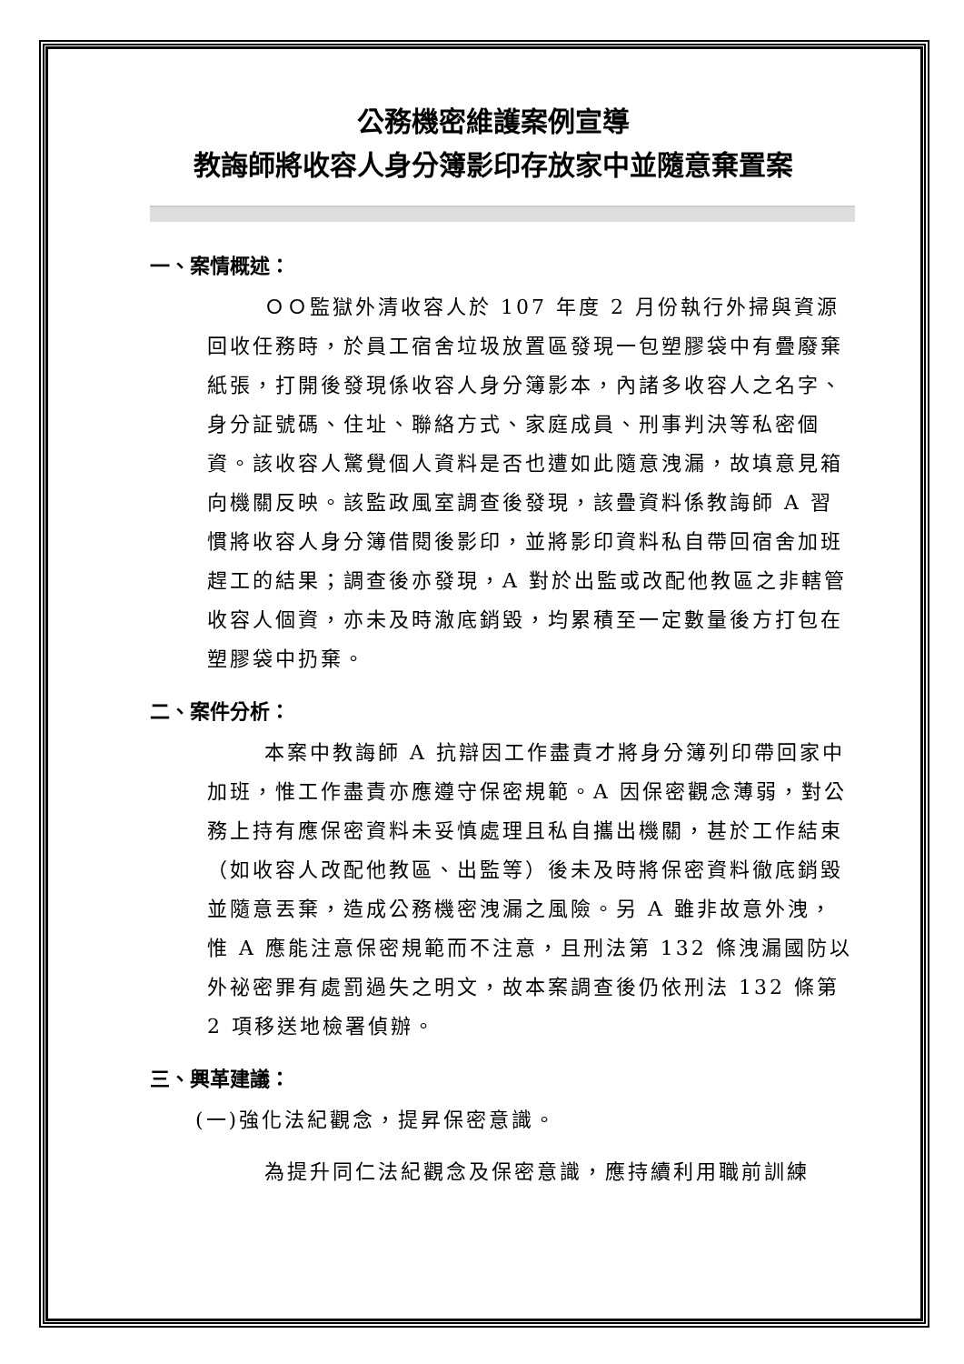公務機密維護案例宣導
教誨師將收容人身分簿影印存放家中並隨意棄置案
一、案情概述：
ＯＯ監獄外清收容人於 107 年度 2 月份執行外掃與資源回收任務時，於員工宿舍垃圾放置區發現一包塑膠袋中有疊廢棄紙張，打開後發現係收容人身分簿影本，內諸多收容人之名字、身分証號碼、住址、聯絡方式、家庭成員、刑事判決等私密個資。該收容人驚覺個人資料是否也遭如此隨意洩漏，故填意見箱向機關反映。該監政風室調查後發現，該疊資料係教誨師 A 習慣將收容人身分簿借閱後影印，並將影印資料私自帶回宿舍加班趕工的結果；調查後亦發現，A 對於出監或改配他教區之非轄管收容人個資，亦未及時澈底銷毀，均累積至一定數量後方打包在塑膠袋中扔棄。
二、案件分析：
本案中教誨師 A 抗辯因工作盡責才將身分簿列印帶回家中加班，惟工作盡責亦應遵守保密規範。A 因保密觀念薄弱，對公務上持有應保密資料未妥慎處理且私自攜出機關，甚於工作結束（如收容人改配他教區、出監等）後未及時將保密資料徹底銷毀並隨意丟棄，造成公務機密洩漏之風險。另 A 雖非故意外洩，惟 A 應能注意保密規範而不注意，且刑法第 132 條洩漏國防以外祕密罪有處罰過失之明文，故本案調查後仍依刑法 132 條第 2 項移送地檢署偵辦。
三、興革建議：
(一)強化法紀觀念，提昇保密意識。
為提升同仁法紀觀念及保密意識，應持續利用職前訓練